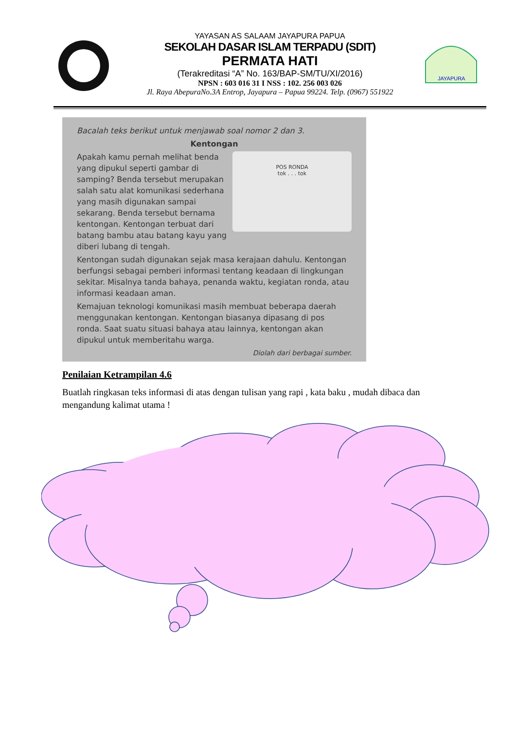YAYASAN AS SALAAM JAYAPURA PAPUA
SEKOLAH DASAR ISLAM TERPADU (SDIT)
PERMATA HATI
(Terakreditasi “A” No. 163/BAP-SM/TU/XI/2016)
NPSN : 603 016 31 I NSS : 102. 256 003 026
Jl. Raya AbepuraNo.3A Entrop, Jayapura – Papua 99224. Telp. (0967) 551922
JAYAPURA
Bacalah teks berikut untuk menjawab soal nomor 2 dan 3.
Kentongan
POS RONDA
tok . . . tok
Apakah kamu pernah melihat benda yang dipukul seperti gambar di samping? Benda tersebut merupakan salah satu alat komunikasi sederhana yang masih digunakan sampai sekarang. Benda tersebut bernama kentongan. Kentongan terbuat dari batang bambu atau batang kayu yang diberi lubang di tengah.
Kentongan sudah digunakan sejak masa kerajaan dahulu. Kentongan berfungsi sebagai pemberi informasi tentang keadaan di lingkungan sekitar. Misalnya tanda bahaya, penanda waktu, kegiatan ronda, atau informasi keadaan aman.
Kemajuan teknologi komunikasi masih membuat beberapa daerah menggunakan kentongan. Kentongan biasanya dipasang di pos ronda. Saat suatu situasi bahaya atau lainnya, kentongan akan dipukul untuk memberitahu warga.
Diolah dari berbagai sumber.
Penilaian Ketrampilan 4.6
Buatlah ringkasan teks informasi di atas dengan tulisan yang rapi , kata baku , mudah dibaca dan mengandung kalimat utama !